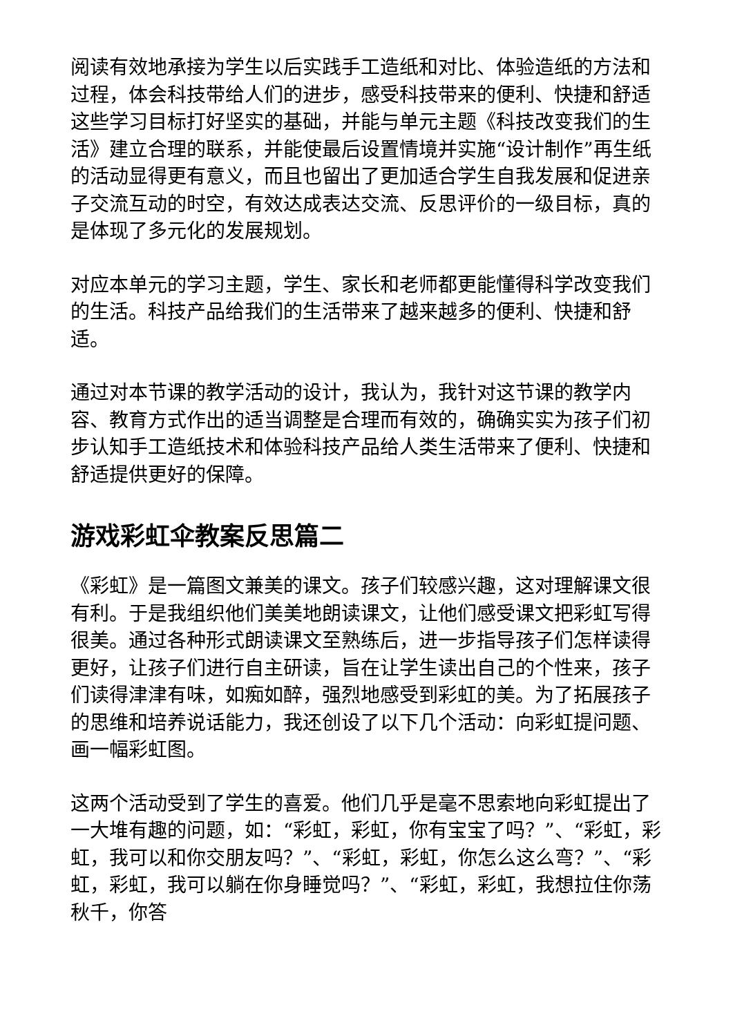阅读有效地承接为学生以后实践手工造纸和对比、体验造纸的方法和过程，体会科技带给人们的进步，感受科技带来的便利、快捷和舒适这些学习目标打好坚实的基础，并能与单元主题《科技改变我们的生活》建立合理的联系，并能使最后设置情境并实施“设计制作”再生纸的活动显得更有意义，而且也留出了更加适合学生自我发展和促进亲子交流互动的时空，有效达成表达交流、反思评价的一级目标，真的是体现了多元化的发展规划。
对应本单元的学习主题，学生、家长和老师都更能懂得科学改变我们的生活。科技产品给我们的生活带来了越来越多的便利、快捷和舒适。
通过对本节课的教学活动的设计，我认为，我针对这节课的教学内容、教育方式作出的适当调整是合理而有效的，确确实实为孩子们初步认知手工造纸技术和体验科技产品给人类生活带来了便利、快捷和舒适提供更好的保障。
游戏彩虹伞教案反思篇二
《彩虹》是一篇图文兼美的课文。孩子们较感兴趣，这对理解课文很有利。于是我组织他们美美地朗读课文，让他们感受课文把彩虹写得很美。通过各种形式朗读课文至熟练后，进一步指导孩子们怎样读得更好，让孩子们进行自主研读，旨在让学生读出自己的个性来，孩子们读得津津有味，如痴如醉，强烈地感受到彩虹的美。为了拓展孩子的思维和培养说话能力，我还创设了以下几个活动：向彩虹提问题、画一幅彩虹图。
这两个活动受到了学生的喜爱。他们几乎是毫不思索地向彩虹提出了一大堆有趣的问题，如：“彩虹，彩虹，你有宝宝了吗？”、“彩虹，彩虹，我可以和你交朋友吗？”、“彩虹，彩虹，你怎么这么弯？”、“彩虹，彩虹，我可以躺在你身睡觉吗？”、“彩虹，彩虹，我想拉住你荡秋千，你答